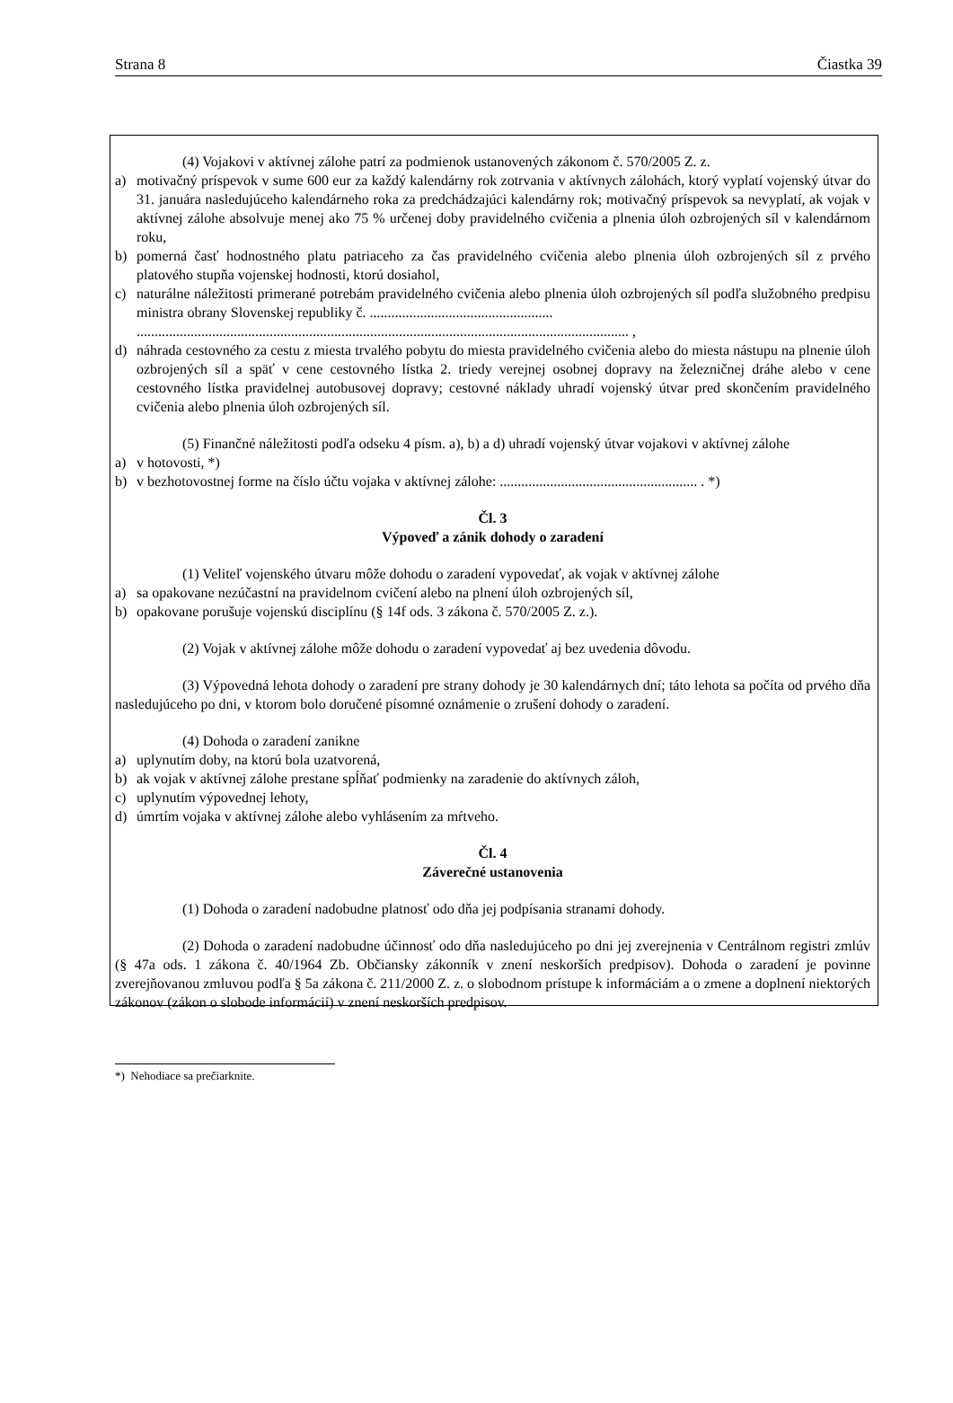Strana 8 Čiastka 39
(4) Vojakovi v aktívnej zálohe patrí za podmienok ustanovených zákonom č. 570/2005 Z. z.
a) motivačný príspevok v sume 600 eur za každý kalendárny rok zotrvania v aktívnych zálohách, ktorý vyplatí vojenský útvar do 31. januára nasledujúceho kalendárneho roka za predchádzajúci kalendárny rok; motivačný príspevok sa nevyplatí, ak vojak v aktívnej zálohe absolvuje menej ako 75 % určenej doby pravidelného cvičenia a plnenia úloh ozbrojených síl v kalendárnom roku,
b) pomerná časť hodnostného platu patriaceho za čas pravidelného cvičenia alebo plnenia úloh ozbrojených síl z prvého platového stupňa vojenskej hodnosti, ktorú dosiahol,
c) naturálne náležitosti primerané potrebám pravidelného cvičenia alebo plnenia úloh ozbrojených síl podľa služobného predpisu ministra obrany Slovenskej republiky č. ...................................................
......................................................................................................................................... ,
d) náhrada cestovného za cestu z miesta trvalého pobytu do miesta pravidelného cvičenia alebo do miesta nástupu na plnenie úloh ozbrojených síl a späť v cene cestovného lístka 2. triedy verejnej osobnej dopravy na železničnej dráhe alebo v cene cestovného lístka pravidelnej autobusovej dopravy; cestovné náklady uhradí vojenský útvar pred skončením pravidelného cvičenia alebo plnenia úloh ozbrojených síl.
(5) Finančné náležitosti podľa odseku 4 písm. a), b) a d) uhradí vojenský útvar vojakovi v aktívnej zálohe
a) v hotovosti, *)
b) v bezhotovostnej forme na číslo účtu vojaka v aktívnej zálohe: ....................................................... . *)
Čl. 3
Výpoveď a zánik dohody o zaradení
(1) Veliteľ vojenského útvaru môže dohodu o zaradení vypovedať, ak vojak v aktívnej zálohe
a) sa opakovane nezúčastní na pravidelnom cvičení alebo na plnení úloh ozbrojených síl,
b) opakovane porušuje vojenskú disciplínu (§ 14f ods. 3 zákona č. 570/2005 Z. z.).
(2) Vojak v aktívnej zálohe môže dohodu o zaradení vypovedať aj bez uvedenia dôvodu.
(3) Výpovedná lehota dohody o zaradení pre strany dohody je 30 kalendárnych dní; táto lehota sa počíta od prvého dňa nasledujúceho po dni, v ktorom bolo doručené písomné oznámenie o zrušení dohody o zaradení.
(4) Dohoda o zaradení zanikne
a) uplynutím doby, na ktorú bola uzatvorená,
b) ak vojak v aktívnej zálohe prestane spĺňať podmienky na zaradenie do aktívnych záloh,
c) uplynutím výpovednej lehoty,
d) úmrtím vojaka v aktívnej zálohe alebo vyhlásením za mŕtveho.
Čl. 4
Záverečné ustanovenia
(1) Dohoda o zaradení nadobudne platnosť odo dňa jej podpísania stranami dohody.
(2) Dohoda o zaradení nadobudne účinnosť odo dňa nasledujúceho po dni jej zverejnenia v Centrálnom registri zmlúv (§ 47a ods. 1 zákona č. 40/1964 Zb. Občiansky zákonník v znení neskorších predpisov). Dohoda o zaradení je povinne zverejňovanou zmluvou podľa § 5a zákona č. 211/2000 Z. z. o slobodnom prístupe k informáciám a o zmene a doplnení niektorých zákonov (zákon o slobode informácií) v znení neskorších predpisov.
*) Nehodiace sa prečiarknite.